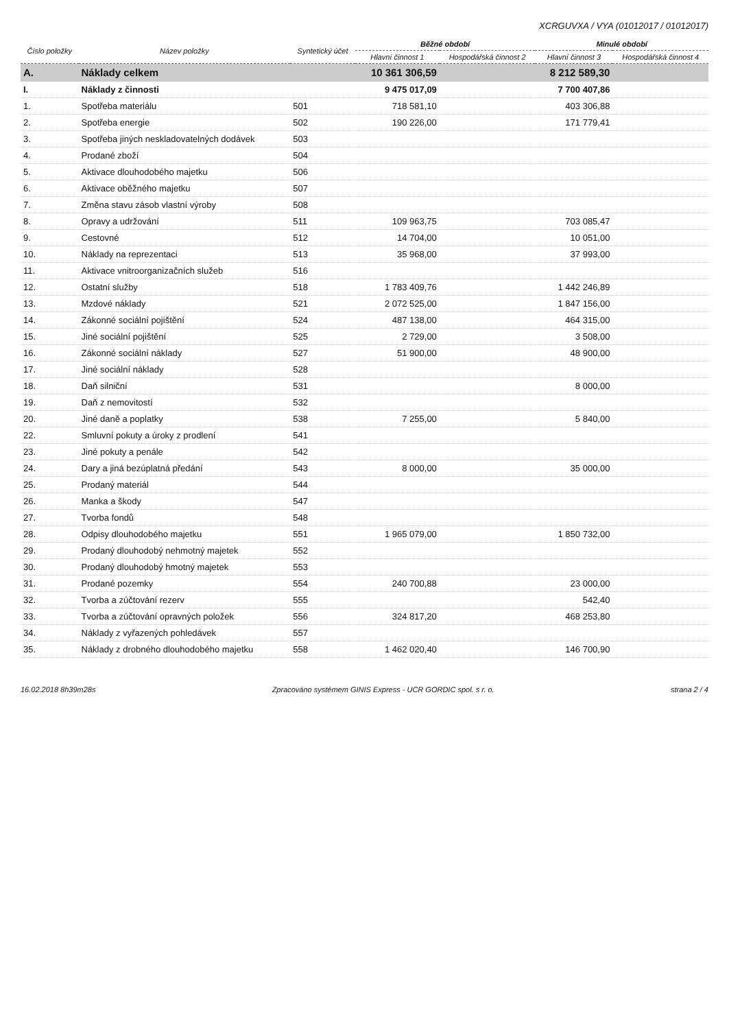XCRGUVXA / VYA (01012017 / 01012017)
| Číslo položky | Název položky | Syntetický účet | Běžné období | | Minulé období | |
| --- | --- | --- | --- | --- | --- | --- |
| | | | Hlavní činnost 1 | Hospodářská činnost 2 | Hlavní činnost 3 | Hospodářská činnost 4 |
| A. | Náklady celkem | | 10 361 306,59 | | 8 212 589,30 | |
| I. | Náklady z činnosti | | 9 475 017,09 | | 7 700 407,86 | |
| 1. | Spotřeba materiálu | 501 | 718 581,10 | | 403 306,88 | |
| 2. | Spotřeba energie | 502 | 190 226,00 | | 171 779,41 | |
| 3. | Spotřeba jiných neskladovatelných dodávek | 503 | | | | |
| 4. | Prodané zboží | 504 | | | | |
| 5. | Aktivace dlouhodobého majetku | 506 | | | | |
| 6. | Aktivace oběžného majetku | 507 | | | | |
| 7. | Změna stavu zásob vlastní výroby | 508 | | | | |
| 8. | Opravy a udržování | 511 | 109 963,75 | | 703 085,47 | |
| 9. | Cestovné | 512 | 14 704,00 | | 10 051,00 | |
| 10. | Náklady na reprezentaci | 513 | 35 968,00 | | 37 993,00 | |
| 11. | Aktivace vnitroorganizačních služeb | 516 | | | | |
| 12. | Ostatní služby | 518 | 1 783 409,76 | | 1 442 246,89 | |
| 13. | Mzdové náklady | 521 | 2 072 525,00 | | 1 847 156,00 | |
| 14. | Zákonné sociální pojištění | 524 | 487 138,00 | | 464 315,00 | |
| 15. | Jiné sociální pojištění | 525 | 2 729,00 | | 3 508,00 | |
| 16. | Zákonné sociální náklady | 527 | 51 900,00 | | 48 900,00 | |
| 17. | Jiné sociální náklady | 528 | | | | |
| 18. | Daň silniční | 531 | | | 8 000,00 | |
| 19. | Daň z nemovitostí | 532 | | | | |
| 20. | Jiné daně a poplatky | 538 | 7 255,00 | | 5 840,00 | |
| 22. | Smluvní pokuty a úroky z prodlení | 541 | | | | |
| 23. | Jiné pokuty a penále | 542 | | | | |
| 24. | Dary a jiná bezúplatná předání | 543 | 8 000,00 | | 35 000,00 | |
| 25. | Prodaný materiál | 544 | | | | |
| 26. | Manka a škody | 547 | | | | |
| 27. | Tvorba fondů | 548 | | | | |
| 28. | Odpisy dlouhodobého majetku | 551 | 1 965 079,00 | | 1 850 732,00 | |
| 29. | Prodaný dlouhodobý nehmotný majetek | 552 | | | | |
| 30. | Prodaný dlouhodobý hmotný majetek | 553 | | | | |
| 31. | Prodané pozemky | 554 | 240 700,88 | | 23 000,00 | |
| 32. | Tvorba a zúčtování rezerv | 555 | | | 542,40 | |
| 33. | Tvorba a zúčtování opravných položek | 556 | 324 817,20 | | 468 253,80 | |
| 34. | Náklady z vyřazených pohledávek | 557 | | | | |
| 35. | Náklady z drobného dlouhodobého majetku | 558 | 1 462 020,40 | | 146 700,90 | |
16.02.2018 8h39m28s Zpracováno systémem GINIS Express - UCR GORDIC spol. s r. o. strana 2 / 4